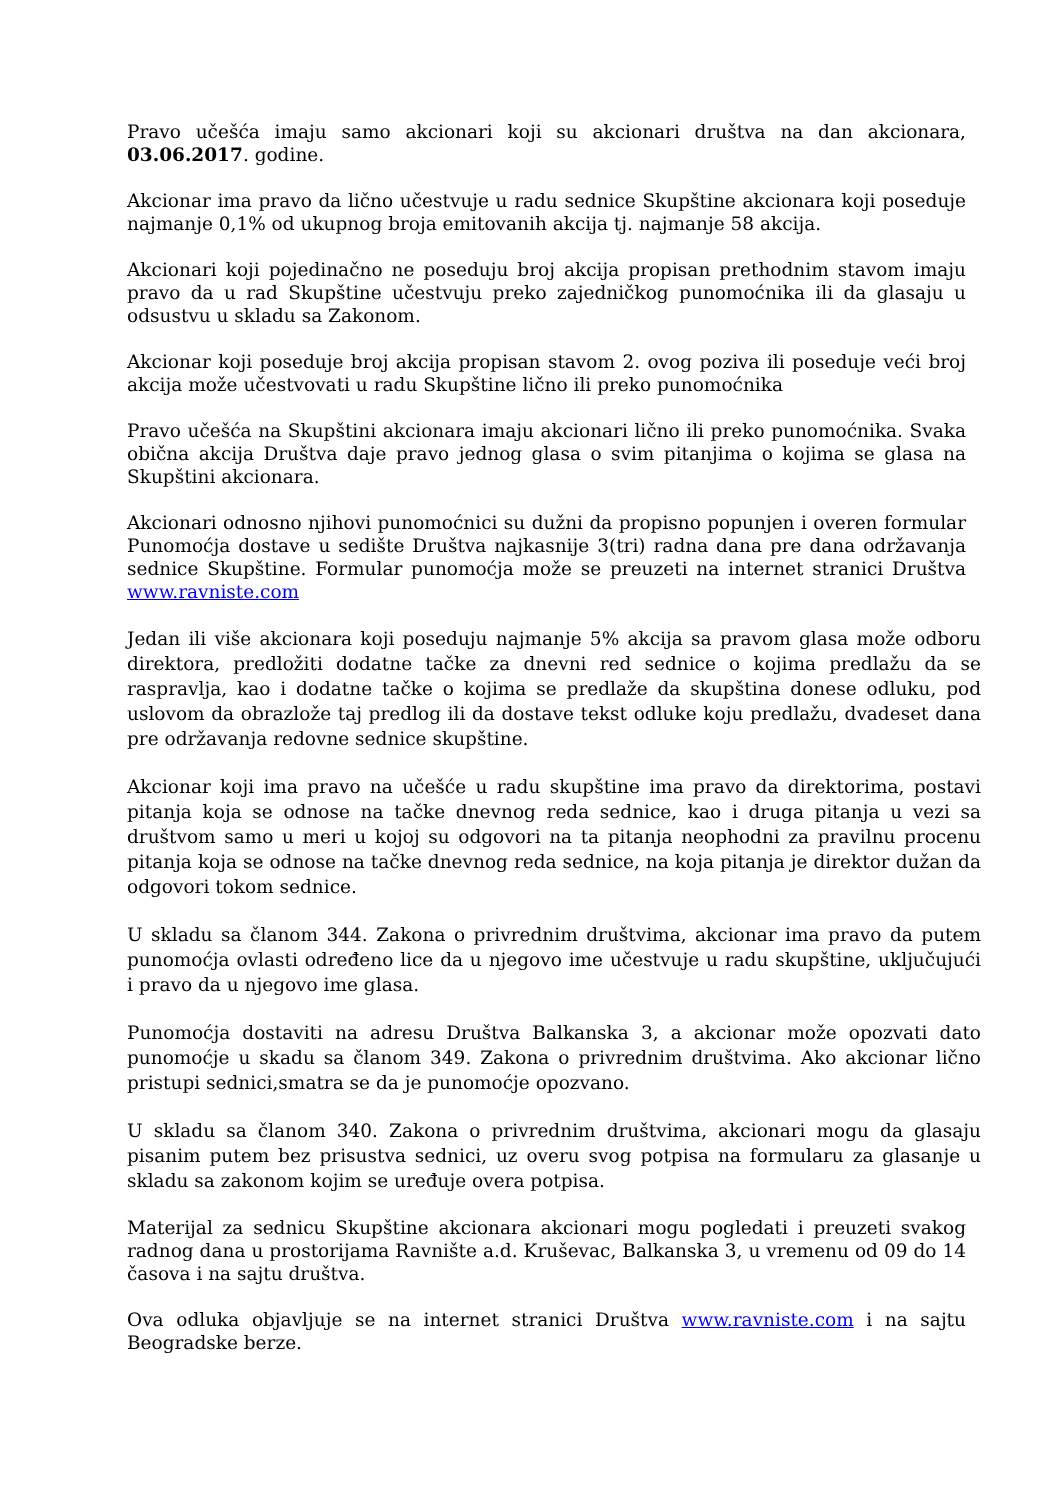Pravo učešća imaju samo akcionari koji su akcionari društva na dan akcionara, 03.06.2017. godine.
Akcionar ima pravo da lično učestvuje u radu sednice Skupštine akcionara koji poseduje najmanje 0,1% od ukupnog broja emitovanih akcija tj. najmanje 58 akcija.
Akcionari koji pojedinačno ne poseduju broj akcija propisan prethodnim stavom imaju pravo da u rad Skupštine učestvuju preko zajedničkog punomoćnika ili da glasaju u odsustvu u skladu sa Zakonom.
Akcionar koji poseduje broj akcija propisan stavom 2. ovog poziva ili poseduje veći broj akcija može učestvovati u radu Skupštine lično ili preko punomoćnika
Pravo učešća na Skupštini akcionara imaju akcionari lično ili preko punomoćnika. Svaka obična akcija Društva daje pravo jednog glasa o svim pitanjima o kojima se glasa na Skupštini akcionara.
Akcionari odnosno njihovi punomoćnici su dužni da propisno popunjen i overen formular Punomoćja dostave u sedište Društva najkasnije 3(tri) radna dana pre dana održavanja sednice Skupštine. Formular punomoćja može se preuzeti na internet stranici Društva www.ravniste.com
Jedan ili više akcionara koji poseduju najmanje 5% akcija sa pravom glasa može odboru direktora, predložiti dodatne tačke za dnevni red sednice o kojima predlažu da se raspravlja, kao i dodatne tačke o kojima se predlaže da skupština donese odluku, pod uslovom da obrazlože taj predlog ili da dostave tekst odluke koju predlažu, dvadeset dana pre održavanja redovne sednice skupštine.
Akcionar koji ima pravo na učešće u radu skupštine ima pravo da direktorima, postavi pitanja koja se odnose na tačke dnevnog reda sednice, kao i druga pitanja u vezi sa društvom samo u meri u kojoj su odgovori na ta pitanja neophodni za pravilnu procenu pitanja koja se odnose na tačke dnevnog reda sednice, na koja pitanja je direktor dužan da odgovori tokom sednice.
U skladu sa članom 344. Zakona o privrednim društvima, akcionar ima pravo da putem punomoćja ovlasti određeno lice da u njegovo ime učestvuje u radu skupštine, uključujući i pravo da u njegovo ime glasa.
Punomoćja dostaviti na adresu Društva Balkanska 3, a akcionar može opozvati dato punomoćje u skadu sa članom 349. Zakona o privrednim društvima. Ako akcionar lično pristupi sednici,smatra se da je punomoćje opozvano.
U skladu sa članom 340. Zakona o privrednim društvima, akcionari mogu da glasaju pisanim putem bez prisustva sednici, uz overu svog potpisa na formularu za glasanje u skladu sa zakonom kojim se uređuje overa potpisa.
Materijal za sednicu Skupštine akcionara akcionari mogu pogledati i preuzeti svakog radnog dana u prostorijama Ravnište a.d. Kruševac, Balkanska 3, u vremenu od 09 do 14 časova i na sajtu društva.
Ova odluka objavljuje se na internet stranici Društva www.ravniste.com i na sajtu Beogradske berze.